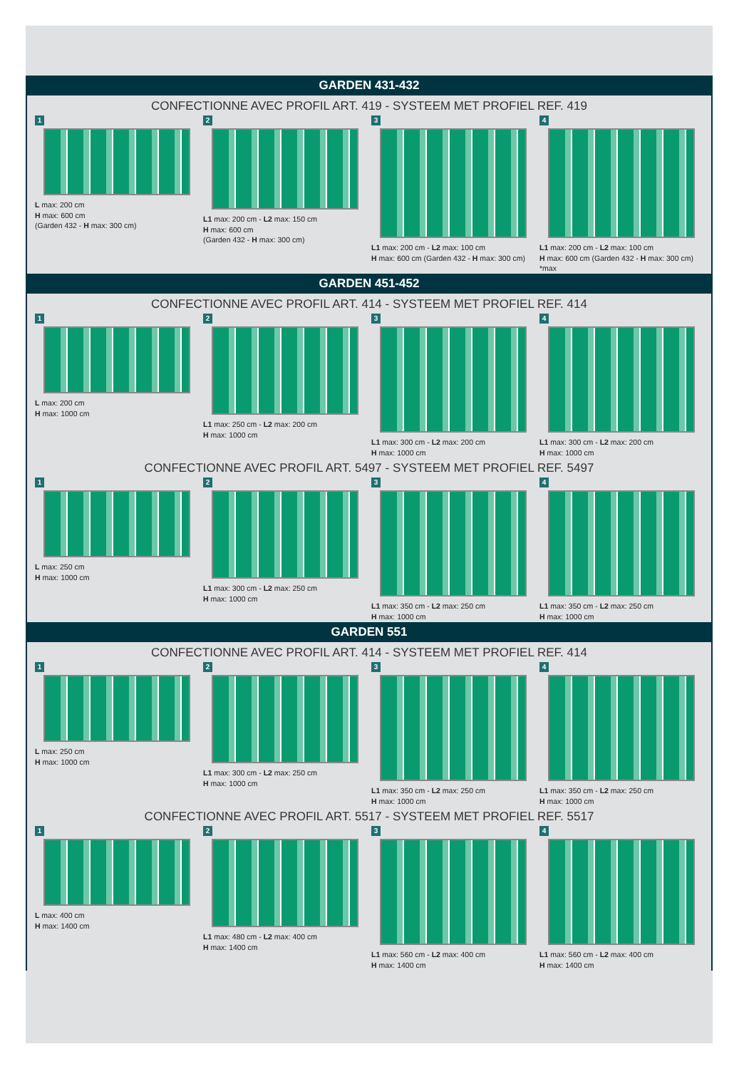GARDEN 431-432
CONFECTIONNE AVEC PROFIL ART. 419 - SYSTEEM MET PROFIEL REF. 419
1
L max: 200 cm
H max: 600 cm
(Garden 432 - H max: 300 cm)
2
L1 max: 200 cm - L2 max: 150 cm
H max: 600 cm
(Garden 432 - H max: 300 cm)
3
L1 max: 200 cm - L2 max: 100 cm
H max: 600 cm (Garden 432 - H max: 300 cm)
4
L1 max: 200 cm - L2 max: 100 cm
H max: 600 cm (Garden 432 - H max: 300 cm) *max
GARDEN 451-452
CONFECTIONNE AVEC PROFIL ART. 414 - SYSTEEM MET PROFIEL REF. 414
1
L max: 200 cm
H max: 1000 cm
2
L1 max: 250 cm - L2 max: 200 cm
H max: 1000 cm
3
L1 max: 300 cm - L2 max: 200 cm
H max: 1000 cm
4
L1 max: 300 cm - L2 max: 200 cm
H max: 1000 cm
CONFECTIONNE AVEC PROFIL ART. 5497 - SYSTEEM MET PROFIEL REF. 5497
1
L max: 250 cm
H max: 1000 cm
2
L1 max: 300 cm - L2 max: 250 cm
H max: 1000 cm
3
L1 max: 350 cm - L2 max: 250 cm
H max: 1000 cm
4
L1 max: 350 cm - L2 max: 250 cm
H max: 1000 cm
GARDEN 551
CONFECTIONNE AVEC PROFIL ART. 414 - SYSTEEM MET PROFIEL REF. 414
1
L max: 250 cm
H max: 1000 cm
2
L1 max: 300 cm - L2 max: 250 cm
H max: 1000 cm
3
L1 max: 350 cm - L2 max: 250 cm
H max: 1000 cm
4
L1 max: 350 cm - L2 max: 250 cm
H max: 1000 cm
CONFECTIONNE AVEC PROFIL ART. 5517 - SYSTEEM MET PROFIEL REF. 5517
1
L max: 400 cm
H max: 1400 cm
2
L1 max: 480 cm - L2 max: 400 cm
H max: 1400 cm
3
L1 max: 560 cm - L2 max: 400 cm
H max: 1400 cm
4
L1 max: 560 cm - L2 max: 400 cm
H max: 1400 cm